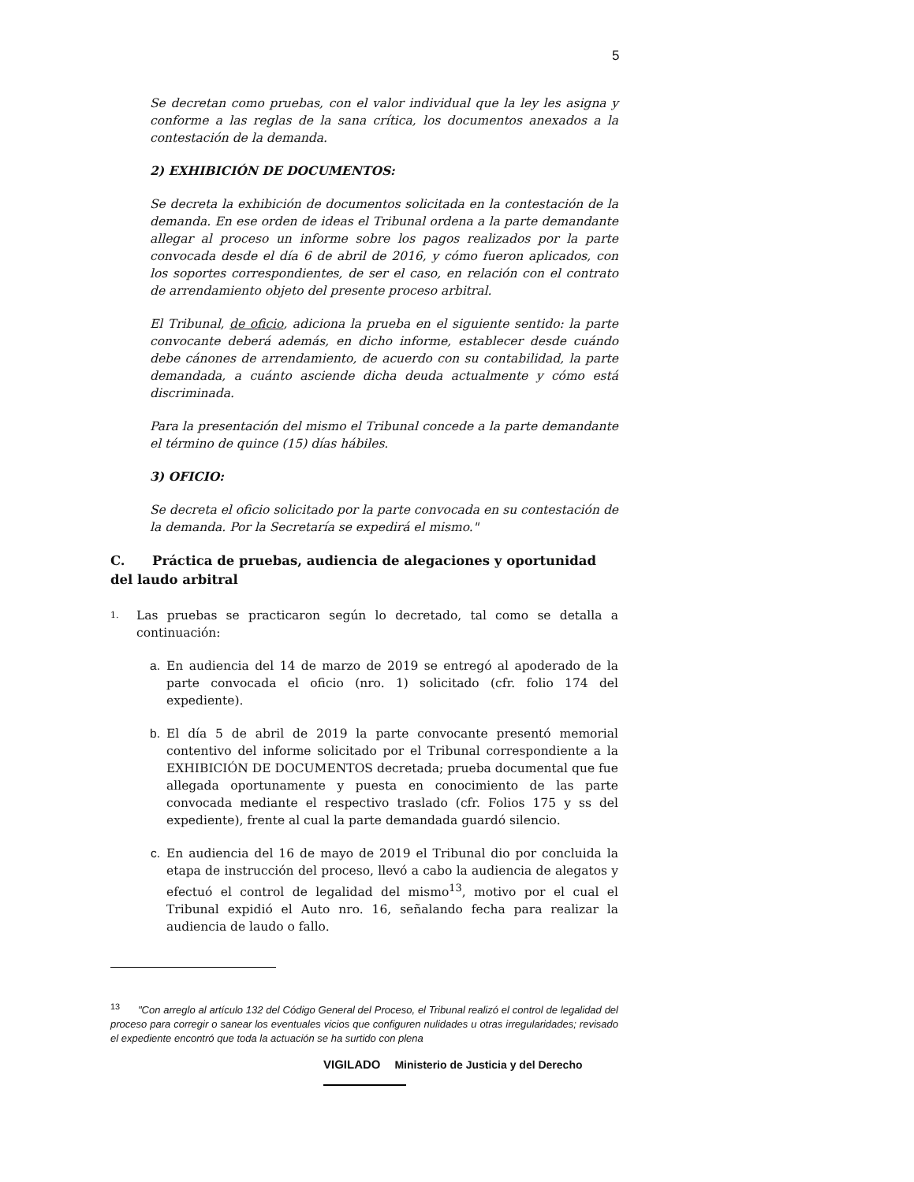5
Se decretan como pruebas, con el valor individual que la ley les asigna y conforme a las reglas de la sana crítica, los documentos anexados a la contestación de la demanda.
2) EXHIBICIÓN DE DOCUMENTOS:
Se decreta la exhibición de documentos solicitada en la contestación de la demanda. En ese orden de ideas el Tribunal ordena a la parte demandante allegar al proceso un informe sobre los pagos realizados por la parte convocada desde el día 6 de abril de 2016, y cómo fueron aplicados, con los soportes correspondientes, de ser el caso, en relación con el contrato de arrendamiento objeto del presente proceso arbitral.
El Tribunal, de oficio, adiciona la prueba en el siguiente sentido: la parte convocante deberá además, en dicho informe, establecer desde cuándo debe cánones de arrendamiento, de acuerdo con su contabilidad, la parte demandada, a cuánto asciende dicha deuda actualmente y cómo está discriminada.
Para la presentación del mismo el Tribunal concede a la parte demandante el término de quince (15) días hábiles.
3) OFICIO:
Se decreta el oficio solicitado por la parte convocada en su contestación de la demanda. Por la Secretaría se expedirá el mismo."
C. Práctica de pruebas, audiencia de alegaciones y oportunidad del laudo arbitral
1. Las pruebas se practicaron según lo decretado, tal como se detalla a continuación:
a. En audiencia del 14 de marzo de 2019 se entregó al apoderado de la parte convocada el oficio (nro. 1) solicitado (cfr. folio 174 del expediente).
b. El día 5 de abril de 2019 la parte convocante presentó memorial contentivo del informe solicitado por el Tribunal correspondiente a la EXHIBICIÓN DE DOCUMENTOS decretada; prueba documental que fue allegada oportunamente y puesta en conocimiento de las parte convocada mediante el respectivo traslado (cfr. Folios 175 y ss del expediente), frente al cual la parte demandada guardó silencio.
c. En audiencia del 16 de mayo de 2019 el Tribunal dio por concluida la etapa de instrucción del proceso, llevó a cabo la audiencia de alegatos y efectuó el control de legalidad del mismo<sup>13</sup>, motivo por el cual el Tribunal expidió el Auto nro. 16, señalando fecha para realizar la audiencia de laudo o fallo.
<sup>13</sup> "Con arreglo al artículo 132 del Código General del Proceso, el Tribunal realizó el control de legalidad del proceso para corregir o sanear los eventuales vicios que configuren nulidades u otras irregularidades; revisado el expediente encontró que toda la actuación se ha surtido con plena
VIGILADO Ministerio de Justicia y del Derecho